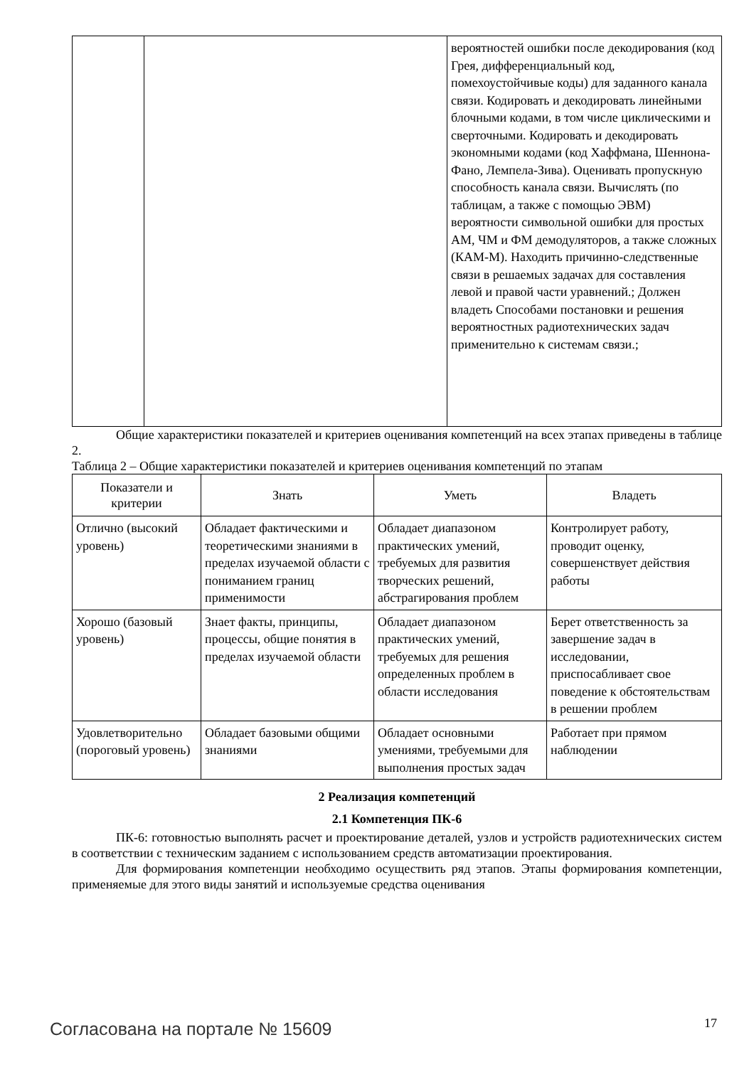| | | вероятностей ошибки после декодирования (код Грея, дифференциальный код, помехоустойчивые коды) для заданного канала связи. Кодировать и декодировать линейными блочными кодами, в том числе циклическими и сверточными. Кодировать и декодировать экономными кодами (код Хаффмана, Шеннона-Фано, Лемпела-Зива). Оценивать пропускную способность канала связи. Вычислять (по таблицам, а также с помощью ЭВМ) вероятности символьной ошибки для простых АМ, ЧМ и ФМ демодуляторов, а также сложных (КАМ-М). Находить причинно-следственные связи в решаемых задачах для составления левой и правой части уравнений.; Должен владеть Способами постановки и решения вероятностных радиотехнических задач применительно к системам связи.; |
Общие характеристики показателей и критериев оценивания компетенций на всех этапах приведены в таблице 2.
Таблица 2 – Общие характеристики показателей и критериев оценивания компетенций по этапам
| Показатели и критерии | Знать | Уметь | Владеть |
| --- | --- | --- | --- |
| Отлично (высокий уровень) | Обладает фактическими и теоретическими знаниями в пределах изучаемой области с пониманием границ применимости | Обладает диапазоном практических умений, требуемых для развития творческих решений, абстрагирования проблем | Контролирует работу, проводит оценку, совершенствует действия работы |
| Хорошо (базовый уровень) | Знает факты, принципы, процессы, общие понятия в пределах изучаемой области | Обладает диапазоном практических умений, требуемых для решения определенных проблем в области исследования | Берет ответственность за завершение задач в исследовании, приспосабливает свое поведение к обстоятельствам в решении проблем |
| Удовлетворительно (пороговый уровень) | Обладает базовыми общими знаниями | Обладает основными умениями, требуемыми для выполнения простых задач | Работает при прямом наблюдении |
2 Реализация компетенций
2.1 Компетенция ПК-6
ПК-6: готовностью выполнять расчет и проектирование деталей, узлов и устройств радиотехнических систем в соответствии с техническим заданием с использованием средств автоматизации проектирования.
Для формирования компетенции необходимо осуществить ряд этапов. Этапы формирования компетенции, применяемые для этого виды занятий и используемые средства оценивания
Согласована на портале № 15609 17